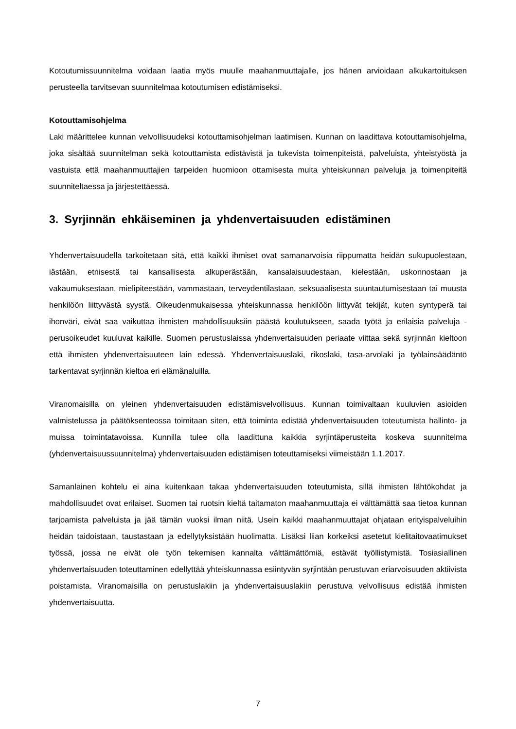Kotoutumissuunnitelma voidaan laatia myös muulle maahanmuuttajalle, jos hänen arvioidaan alkukartoituksen perusteella tarvitsevan suunnitelmaa kotoutumisen edistämiseksi.
Kotouttamisohjelma
Laki määrittelee kunnan velvollisuudeksi kotouttamisohjelman laatimisen. Kunnan on laadittava kotouttamisohjelma, joka sisältää suunnitelman sekä kotouttamista edistävistä ja tukevista toimenpiteistä, palveluista, yhteistyöstä ja vastuista että maahanmuuttajien tarpeiden huomioon ottamisesta muita yhteiskunnan palveluja ja toimenpiteitä suunniteltaessa ja järjestettäessä.
3. Syrjinnän ehkäiseminen ja yhdenvertaisuuden edistäminen
Yhdenvertaisuudella tarkoitetaan sitä, että kaikki ihmiset ovat samanarvoisia riippumatta heidän sukupuolestaan, iästään, etnisestä tai kansallisesta alkuperästään, kansalaisuudestaan, kielestään, uskonnostaan ja vakaumuksestaan, mielipiteestään, vammastaan, terveydentilastaan, seksuaalisesta suuntautumisestaan tai muusta henkilöön liittyvästä syystä. Oikeudenmukaisessa yhteiskunnassa henkilöön liittyvät tekijät, kuten syntyperä tai ihonväri, eivät saa vaikuttaa ihmisten mahdollisuuksiin päästä koulutukseen, saada työtä ja erilaisia palveluja - perusoikeudet kuuluvat kaikille. Suomen perustuslaissa yhdenvertaisuuden periaate viittaa sekä syrjinnän kieltoon että ihmisten yhdenvertaisuuteen lain edessä. Yhdenvertaisuuslaki, rikoslaki, tasa-arvolaki ja työlainsäädäntö tarkentavat syrjinnän kieltoa eri elämänaluilla.
Viranomaisilla on yleinen yhdenvertaisuuden edistämisvelvollisuus. Kunnan toimivaltaan kuuluvien asioiden valmistelussa ja päätöksenteossa toimitaan siten, että toiminta edistää yhdenvertaisuuden toteutumista hallinto- ja muissa toimintatavoissa. Kunnilla tulee olla laadittuna kaikkia syrjintäperusteita koskeva suunnitelma (yhdenvertaisuussuunnitelma) yhdenvertaisuuden edistämisen toteuttamiseksi viimeistään 1.1.2017.
Samanlainen kohtelu ei aina kuitenkaan takaa yhdenvertaisuuden toteutumista, sillä ihmisten lähtökohdat ja mahdollisuudet ovat erilaiset. Suomen tai ruotsin kieltä taitamaton maahanmuuttaja ei välttämättä saa tietoa kunnan tarjoamista palveluista ja jää tämän vuoksi ilman niitä. Usein kaikki maahanmuuttajat ohjataan erityispalveluihin heidän taidoistaan, taustastaan ja edellytyksistään huolimatta. Lisäksi liian korkeiksi asetetut kielitaitovaatimukset työssä, jossa ne eivät ole työn tekemisen kannalta välttämättömiä, estävät työllistymistä. Tosiasiallinen yhdenvertaisuuden toteuttaminen edellyttää yhteiskunnassa esiintyvän syrjintään perustuvan eriarvoisuuden aktiivista poistamista. Viranomaisilla on perustuslakiin ja yhdenvertaisuuslakiin perustuva velvollisuus edistää ihmisten yhdenvertaisuutta.
7